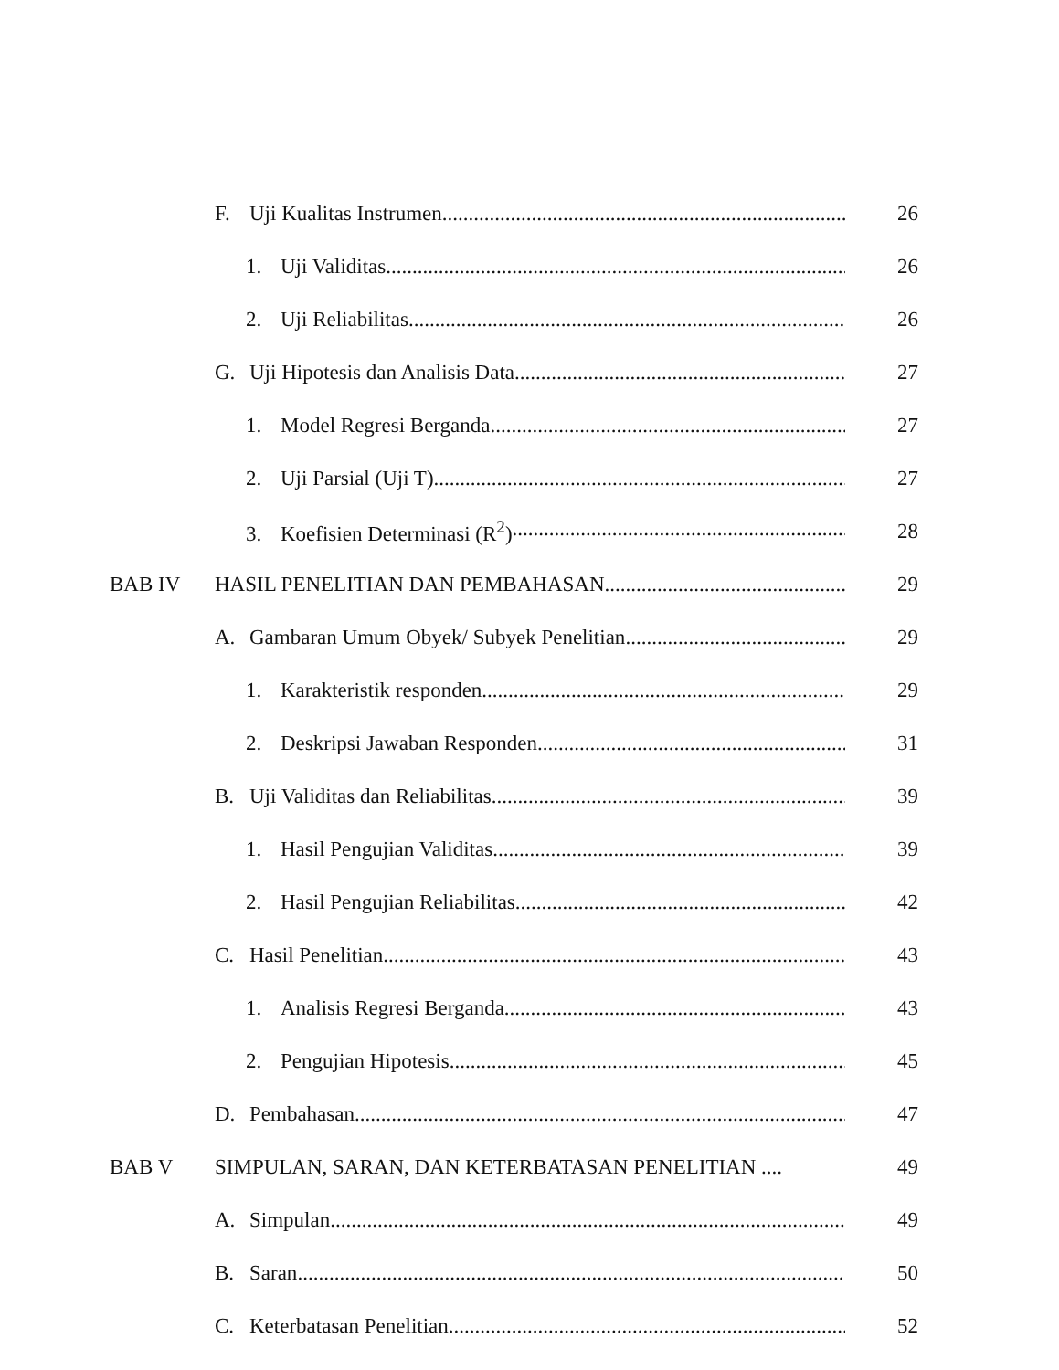F. Uji Kualitas Instrumen 26
1. Uji Validitas 26
2. Uji Reliabilitas 26
G. Uji Hipotesis dan Analisis Data 27
1. Model Regresi Berganda 27
2. Uji Parsial (Uji T) 27
3. Koefisien Determinasi (R<sup>2</sup>) 28
BAB IV HASIL PENELITIAN DAN PEMBAHASAN 29
A. Gambaran Umum Obyek/ Subyek Penelitian 29
1. Karakteristik responden 29
2. Deskripsi Jawaban Responden 31
B. Uji Validitas dan Reliabilitas 39
1. Hasil Pengujian Validitas 39
2. Hasil Pengujian Reliabilitas 42
C. Hasil Penelitian 43
1. Analisis Regresi Berganda 43
2. Pengujian Hipotesis 45
D. Pembahasan 47
BAB V SIMPULAN, SARAN, DAN KETERBATASAN PENELITIAN .... 49
A. Simpulan 49
B. Saran 50
C. Keterbatasan Penelitian 52